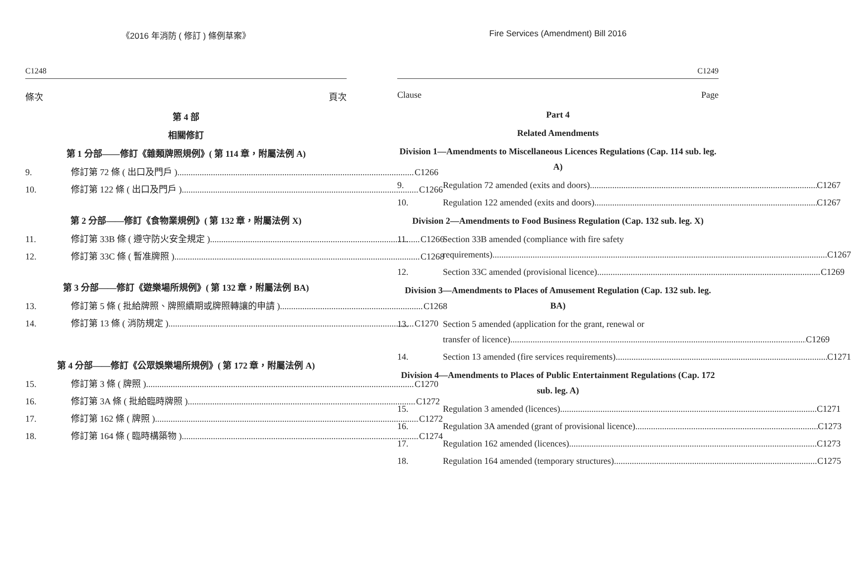《2016 年消防 ( 修訂 ) 條例草案》
C1248
條次 頁次
第 4 部
相關修訂
第 1 分部——修訂《雜類牌照規例》( 第 114 章，附屬法例 A)
9. 修訂第 72 條 ( 出口及門戶 ) C1266
10. 修訂第 122 條 ( 出口及門戶 ) C1266
第 2 分部——修訂《食物業規例》( 第 132 章，附屬法例 X)
11. 修訂第 33B 條 ( 遵守防火安全規定 ) C1266
12. 修訂第 33C 條 ( 暫准牌照 ) C1268
第 3 分部——修訂《遊樂場所規例》( 第 132 章，附屬法例 BA)
13. 修訂第 5 條 ( 批給牌照、牌照續期或牌照轉讓的申請 ) C1268
14. 修訂第 13 條 ( 消防規定 ) C1270
第 4 分部——修訂《公眾娛樂場所規例》( 第 172 章，附屬法例 A)
15. 修訂第 3 條 ( 牌照 ) C1270
16. 修訂第 3A 條 ( 批給臨時牌照 ) C1272
17. 修訂第 162 條 ( 牌照 ) C1272
18. 修訂第 164 條 ( 臨時構築物 ) C1274
Fire Services (Amendment) Bill 2016
C1249
Clause Page
Part 4
Related Amendments
Division 1—Amendments to Miscellaneous Licences Regulations (Cap. 114 sub. leg. A)
9. Regulation 72 amended (exits and doors) C1267
10. Regulation 122 amended (exits and doors) C1267
Division 2—Amendments to Food Business Regulation (Cap. 132 sub. leg. X)
11. Section 33B amended (compliance with fire safety
requirements) C1267
12. Section 33C amended (provisional licence) C1269
Division 3—Amendments to Places of Amusement Regulation (Cap. 132 sub. leg. BA)
13. Section 5 amended (application for the grant, renewal or
transfer of licence) C1269
14. Section 13 amended (fire services requirements) C1271
Division 4—Amendments to Places of Public Entertainment Regulations (Cap. 172 sub. leg. A)
15. Regulation 3 amended (licences) C1271
16. Regulation 3A amended (grant of provisional licence) C1273
17. Regulation 162 amended (licences) C1273
18. Regulation 164 amended (temporary structures) C1275